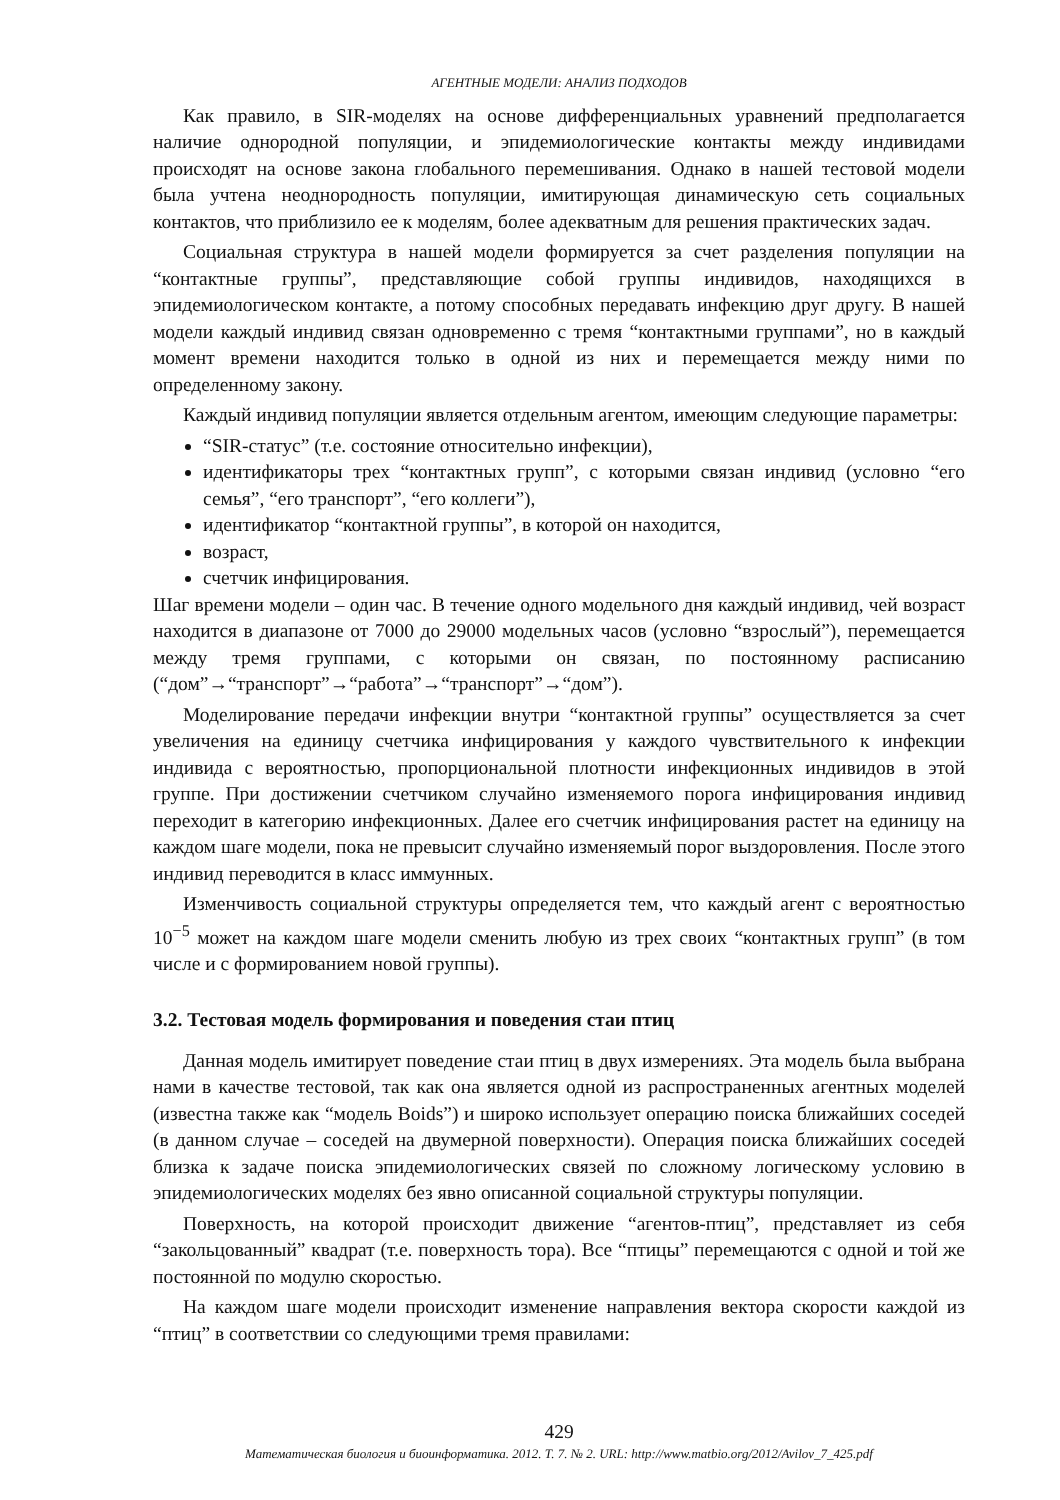АГЕНТНЫЕ МОДЕЛИ: АНАЛИЗ ПОДХОДОВ
Как правило, в SIR-моделях на основе дифференциальных уравнений предполагается наличие однородной популяции, и эпидемиологические контакты между индивидами происходят на основе закона глобального перемешивания. Однако в нашей тестовой модели была учтена неоднородность популяции, имитирующая динамическую сеть социальных контактов, что приблизило ее к моделям, более адекватным для решения практических задач.
Социальная структура в нашей модели формируется за счет разделения популяции на “контактные группы”, представляющие собой группы индивидов, находящихся в эпидемиологическом контакте, а потому способных передавать инфекцию друг другу. В нашей модели каждый индивид связан одновременно с тремя “контактными группами”, но в каждый момент времени находится только в одной из них и перемещается между ними по определенному закону.
Каждый индивид популяции является отдельным агентом, имеющим следующие параметры:
“SIR-статус” (т.е. состояние относительно инфекции),
идентификаторы трех “контактных групп”, с которыми связан индивид (условно “его семья”, “его транспорт”, “его коллеги”),
идентификатор “контактной группы”, в которой он находится,
возраст,
счетчик инфицирования.
Шаг времени модели – один час. В течение одного модельного дня каждый индивид, чей возраст находится в диапазоне от 7000 до 29000 модельных часов (условно “взрослый”), перемещается между тремя группами, с которыми он связан, по постоянному расписанию (“дом”→“транспорт”→“работа”→“транспорт”→“дом”).
Моделирование передачи инфекции внутри “контактной группы” осуществляется за счет увеличения на единицу счетчика инфицирования у каждого чувствительного к инфекции индивида с вероятностью, пропорциональной плотности инфекционных индивидов в этой группе. При достижении счетчиком случайно изменяемого порога инфицирования индивид переходит в категорию инфекционных. Далее его счетчик инфицирования растет на единицу на каждом шаге модели, пока не превысит случайно изменяемый порог выздоровления. После этого индивид переводится в класс иммунных.
Изменчивость социальной структуры определяется тем, что каждый агент с вероятностью 10<sup>−5</sup> может на каждом шаге модели сменить любую из трех своих “контактных групп” (в том числе и с формированием новой группы).
3.2. Тестовая модель формирования и поведения стаи птиц
Данная модель имитирует поведение стаи птиц в двух измерениях. Эта модель была выбрана нами в качестве тестовой, так как она является одной из распространенных агентных моделей (известна также как “модель Boids”) и широко использует операцию поиска ближайших соседей (в данном случае – соседей на двумерной поверхности). Операция поиска ближайших соседей близка к задаче поиска эпидемиологических связей по сложному логическому условию в эпидемиологических моделях без явно описанной социальной структуры популяции.
Поверхность, на которой происходит движение “агентов-птиц”, представляет из себя “закольцованный” квадрат (т.е. поверхность тора). Все “птицы” перемещаются с одной и той же постоянной по модулю скоростью.
На каждом шаге модели происходит изменение направления вектора скорости каждой из “птиц” в соответствии со следующими тремя правилами:
429
Математическая биология и биоинформатика. 2012. Т. 7. № 2. URL: http://www.matbio.org/2012/Avilov_7_425.pdf